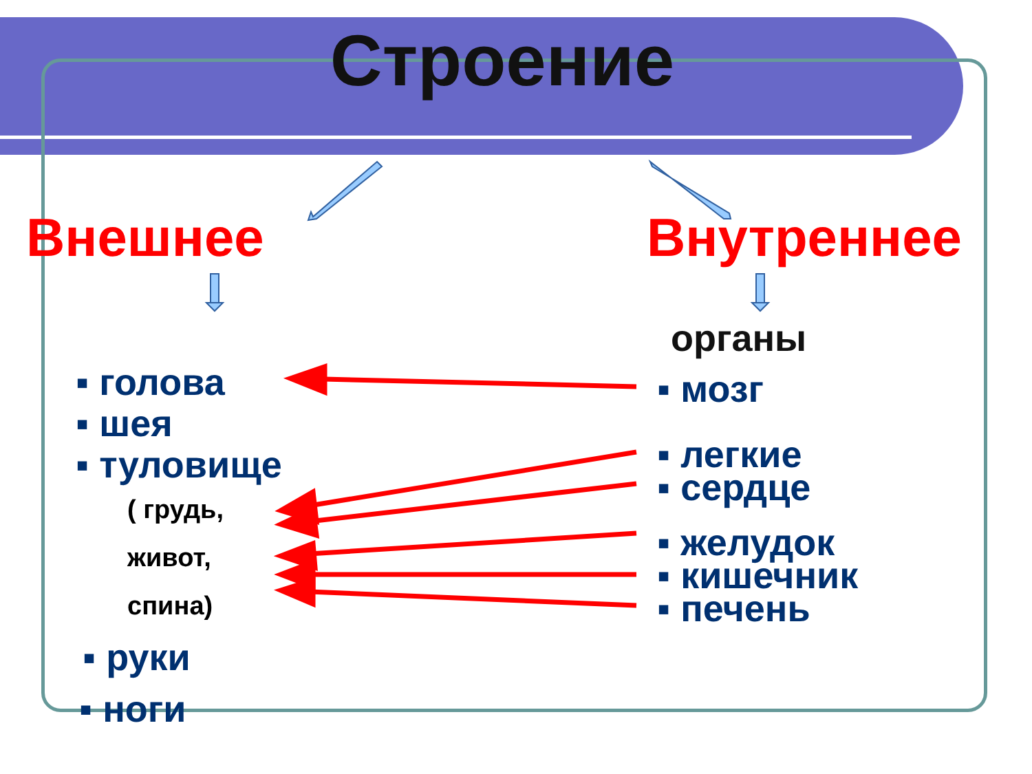Строение
Внешнее Внутреннее
органы
▪ голова
▪ шея
▪ туловище
( грудь,
живот,
спина)
▪ руки
▪ ноги
▪ мозг
▪ легкие
▪ сердце
▪ желудок
▪ кишечник
▪ печень